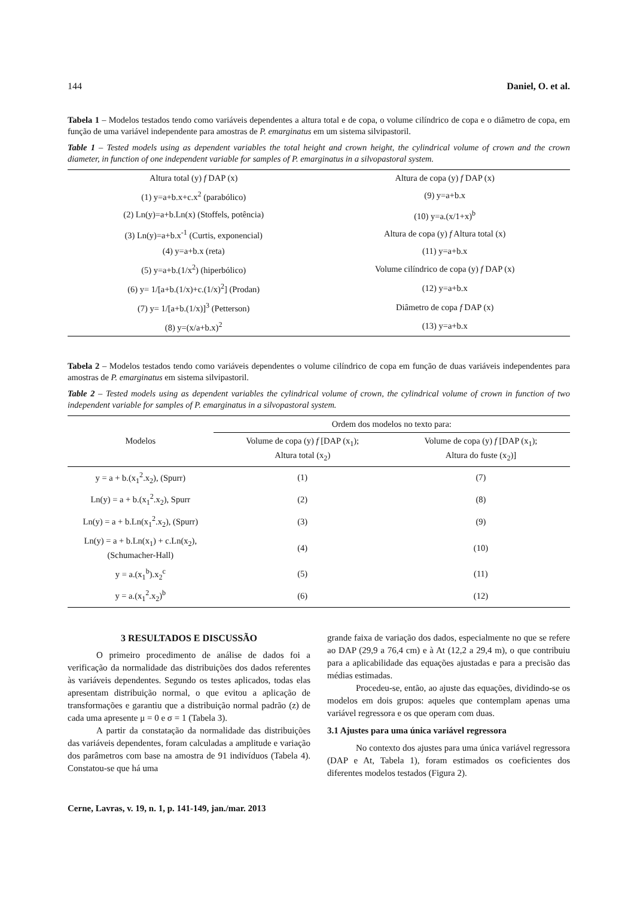144 Daniel, O. et al.
Tabela 1 – Modelos testados tendo como variáveis dependentes a altura total e de copa, o volume cilíndrico de copa e o diâmetro de copa, em função de uma variável independente para amostras de P. emarginatus em um sistema silvipastoril.
Table 1 – Tested models using as dependent variables the total height and crown height, the cylindrical volume of crown and the crown diameter, in function of one independent variable for samples of P. emarginatus in a silvopastoral system.
| Altura total (y) f DAP (x) | Altura de copa (y) f DAP (x) |
| (1) y=a+b.x+c.x<sup>2</sup> (parabólico) | (9) y=a+b.x |
| (2) Ln(y)=a+b.Ln(x) (Stoffels, potência) | (10) y=a.(x/1+x)<sup>b</sup> |
| (3) Ln(y)=a+b.x<sup>-1</sup> (Curtis, exponencial) | Altura de copa (y) f Altura total (x) |
| (4) y=a+b.x (reta) | (11) y=a+b.x |
| (5) y=a+b.(1/x<sup>2</sup>) (hiperbólico) | Volume cilíndrico de copa (y) f DAP (x) |
| (6) y= 1/[a+b.(1/x)+c.(1/x)<sup>2</sup>] (Prodan) | (12) y=a+b.x |
| (7) y= 1/[a+b.(1/x)]<sup>3</sup> (Petterson) | Diâmetro de copa f DAP (x) |
| (8) y=(x/a+b.x)<sup>2</sup> | (13) y=a+b.x |
Tabela 2 – Modelos testados tendo como variáveis dependentes o volume cilíndrico de copa em função de duas variáveis independentes para amostras de P. emarginatus em sistema silvipastoril.
Table 2 – Tested models using as dependent variables the cylindrical volume of crown, the cylindrical volume of crown in function of two independent variable for samples of P. emarginatus in a silvopastoral system.
| Modelos | Ordem dos modelos no texto para: | |
| --- | --- | --- |
| | Volume de copa (y) f [DAP (x<sub>1</sub>); Altura total (x<sub>2</sub>) | Volume de copa (y) f [DAP (x<sub>1</sub>); Altura do fuste (x<sub>2</sub>)] |
| y = a + b.(x<sub>1</sub><sup>2</sup>.x<sub>2</sub>), (Spurr) | (1) | (7) |
| Ln(y) = a + b.(x<sub>1</sub><sup>2</sup>.x<sub>2</sub>), Spurr | (2) | (8) |
| Ln(y) = a + b.Ln(x<sub>1</sub><sup>2</sup>.x<sub>2</sub>), (Spurr) | (3) | (9) |
| Ln(y) = a + b.Ln(x<sub>1</sub>) + c.Ln(x<sub>2</sub>), (Schumacher-Hall) | (4) | (10) |
| y = a.(x<sub>1</sub><sup>b</sup>).x<sub>2</sub><sup>c</sup> | (5) | (11) |
| y = a.(x<sub>1</sub><sup>2</sup>.x<sub>2</sub>)<sup>b</sup> | (6) | (12) |
3 RESULTADOS E DISCUSSÃO
O primeiro procedimento de análise de dados foi a verificação da normalidade das distribuições dos dados referentes às variáveis dependentes. Segundo os testes aplicados, todas elas apresentam distribuição normal, o que evitou a aplicação de transformações e garantiu que a distribuição normal padrão (z) de cada uma apresente μ = 0 e σ = 1 (Tabela 3).
A partir da constatação da normalidade das distribuições das variáveis dependentes, foram calculadas a amplitude e variação dos parâmetros com base na amostra de 91 indivíduos (Tabela 4). Constatou-se que há uma
grande faixa de variação dos dados, especialmente no que se refere ao DAP (29,9 a 76,4 cm) e à At (12,2 a 29,4 m), o que contribuiu para a aplicabilidade das equações ajustadas e para a precisão das médias estimadas.
Procedeu-se, então, ao ajuste das equações, dividindo-se os modelos em dois grupos: aqueles que contemplam apenas uma variável regressora e os que operam com duas.
3.1 Ajustes para uma única variável regressora
No contexto dos ajustes para uma única variável regressora (DAP e At, Tabela 1), foram estimados os coeficientes dos diferentes modelos testados (Figura 2).
Cerne, Lavras, v. 19, n. 1, p. 141-149, jan./mar. 2013